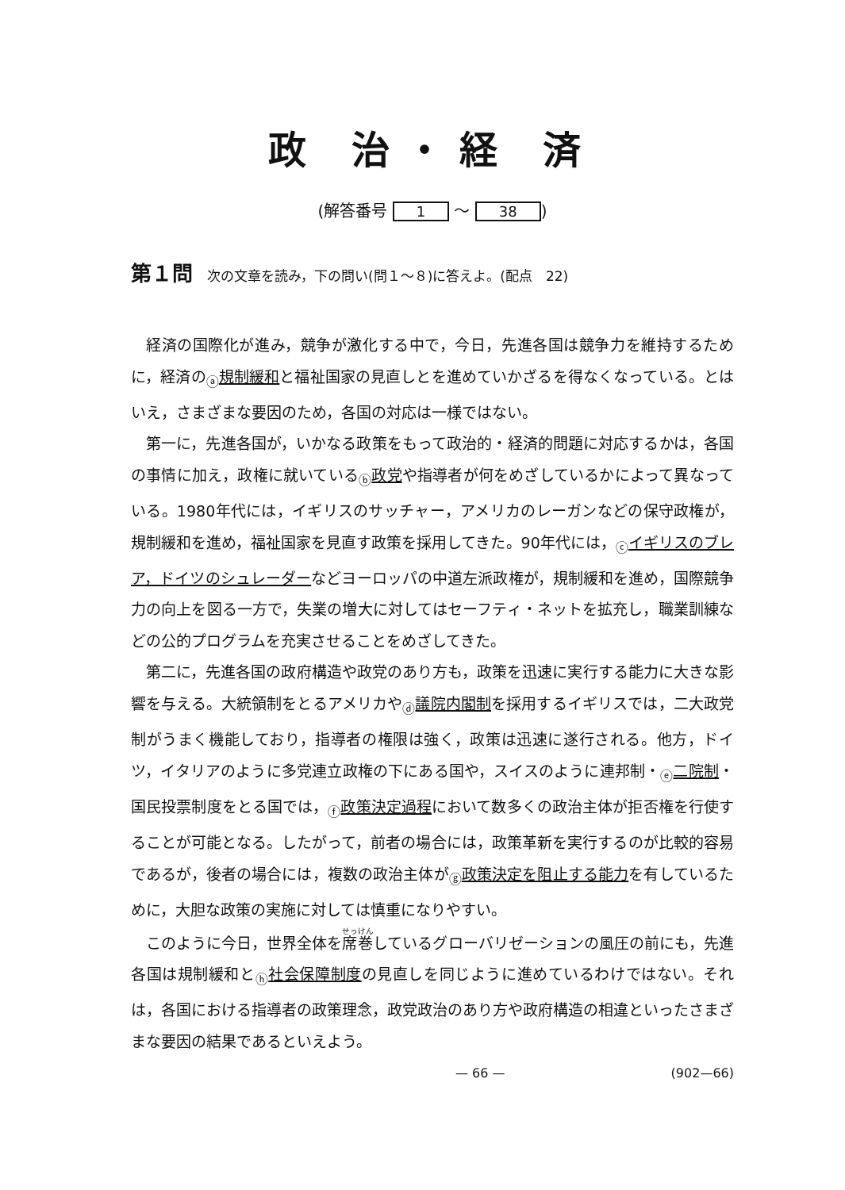政 治・経 済
(解答番号 1 ～ 38)
第１問 次の文章を読み，下の問い(問１～８)に答えよ。(配点　22)
経済の国際化が進み，競争が激化する中で，今日，先進各国は競争力を維持するために，経済の<sub>ⓐ</sub>規制緩和と福祉国家の見直しとを進めていかざるを得なくなっている。とはいえ，さまざまな要因のため，各国の対応は一様ではない。
第一に，先進各国が，いかなる政策をもって政治的・経済的問題に対応するかは，各国の事情に加え，政権に就いている<sub>ⓑ</sub>政党や指導者が何をめざしているかによって異なっている。1980年代には，イギリスのサッチャー，アメリカのレーガンなどの保守政権が，規制緩和を進め，福祉国家を見直す政策を採用してきた。90年代には，<sub>ⓒ</sub>イギリスのブレア，ドイツのシュレーダーなどヨーロッパの中道左派政権が，規制緩和を進め，国際競争力の向上を図る一方で，失業の増大に対してはセーフティ・ネットを拡充し，職業訓練などの公的プログラムを充実させることをめざしてきた。
第二に，先進各国の政府構造や政党のあり方も，政策を迅速に実行する能力に大きな影響を与える。大統領制をとるアメリカや<sub>ⓓ</sub>議院内閣制を採用するイギリスでは，二大政党制がうまく機能しており，指導者の権限は強く，政策は迅速に遂行される。他方，ドイツ，イタリアのように多党連立政権の下にある国や，スイスのように連邦制・<sub>ⓔ</sub>二院制・国民投票制度をとる国では，<sub>ⓕ</sub>政策決定過程において数多くの政治主体が拒否権を行使することが可能となる。したがって，前者の場合には，政策革新を実行するのが比較的容易であるが，後者の場合には，複数の政治主体が<sub>ⓖ</sub>政策決定を阻止する能力を有しているために，大胆な政策の実施に対しては慎重になりやすい。
このように今日，世界全体を席巻しているグローバリゼーションの風圧の前にも，先進各国は規制緩和と<sub>ⓗ</sub>社会保障制度の見直しを同じように進めているわけではない。それは，各国における指導者の政策理念，政党政治のあり方や政府構造の相違といったさまざまな要因の結果であるといえよう。
— 66 — (902—66)